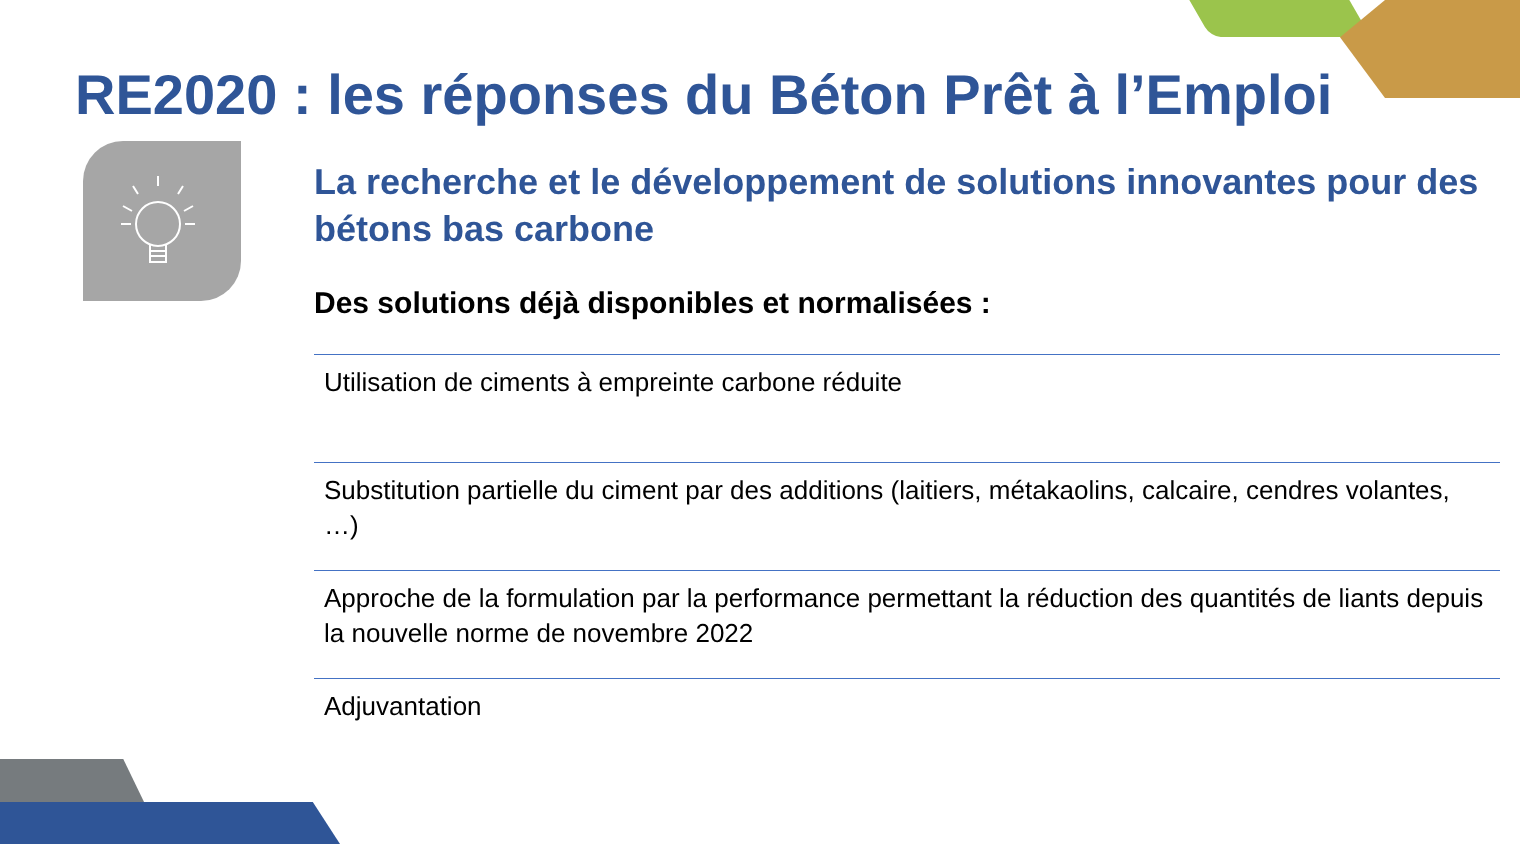RE2020 : les réponses du Béton Prêt à l’Emploi
La recherche et le développement de solutions innovantes pour des bétons bas carbone
Des solutions déjà disponibles et normalisées :
Utilisation de ciments à empreinte carbone réduite
Substitution partielle du ciment par des additions (laitiers, métakaolins, calcaire, cendres volantes, …)
Approche de la formulation par la performance permettant la réduction des quantités de liants depuis la nouvelle norme de novembre 2022
Adjuvantation